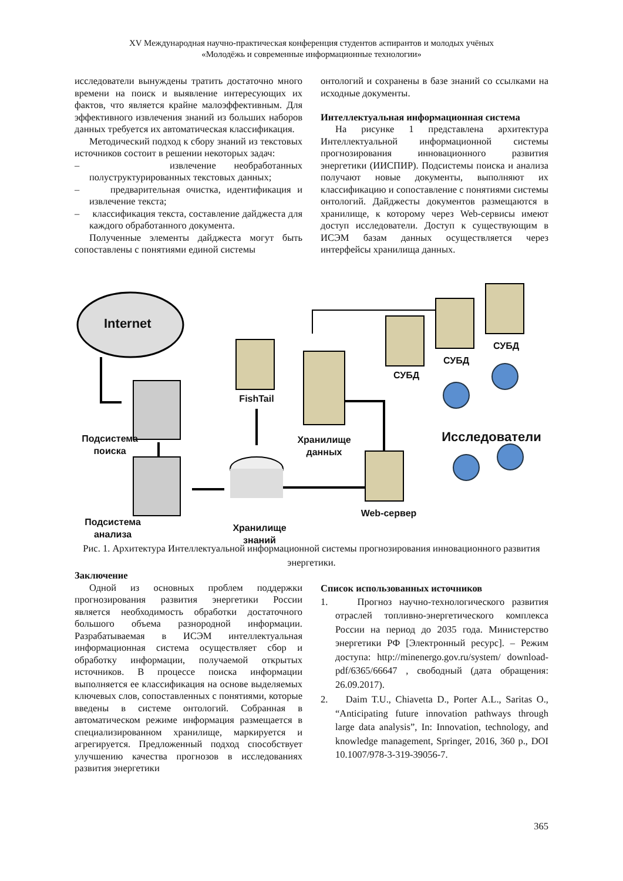XV Международная научно-практическая конференция студентов аспирантов и молодых учёных
«Молодёжь и современные информационные технологии»
исследователи вынуждены тратить достаточно много времени на поиск и выявление интересующих их фактов, что является крайне малоэффективным. Для эффективного извлечения знаний из больших наборов данных требуется их автоматическая классификация.
Методический подход к сбору знаний из текстовых источников состоит в решении некоторых задач:
– извлечение необработанных полуструктурированных текстовых данных;
– предварительная очистка, идентификация и извлечение текста;
– классификация текста, составление дайджеста для каждого обработанного документа.
Полученные элементы дайджеста могут быть сопоставлены с понятиями единой системы
онтологий и сохранены в базе знаний со ссылками на исходные документы.
Интеллектуальная информационная система
На рисунке 1 представлена архитектура Интеллектуальной информационной системы прогнозирования инновационного развития энергетики (ИИСПИР). Подсистемы поиска и анализа получают новые документы, выполняют их классификацию и сопоставление с понятиями системы онтологий. Дайджесты документов размещаются в хранилище, к которому через Web-сервисы имеют доступ исследователи. Доступ к существующим в ИСЭМ базам данных осуществляется через интерфейсы хранилища данных.
Internet
Подсистема поиска
Подсистема анализа
FishTail
Хранилище данных
Хранилище знаний
Web-сервер
СУБД
СУБД
СУБД
Исследователи
Рис. 1. Архитектура Интеллектуальной информационной системы прогнозирования инновационного развития энергетики.
Заключение
Одной из основных проблем поддержки прогнозирования развития энергетики России является необходимость обработки достаточного большого объема разнородной информации. Разрабатываемая в ИСЭМ интеллектуальная информационная система осуществляет сбор и обработку информации, получаемой открытых источников. В процессе поиска информации выполняется ее классификация на основе выделяемых ключевых слов, сопоставленных с понятиями, которые введены в системе онтологий. Собранная в автоматическом режиме информация размещается в специализированном хранилище, маркируется и агрегируется. Предложенный подход способствует улучшению качества прогнозов в исследованиях развития энергетики
Список использованных источников
1. Прогноз научно-технологического развития отраслей топливно-энергетического комплекса России на период до 2035 года. Министерство энергетики РФ [Электронный ресурс]. – Режим доступа: http://minenergo.gov.ru/system/ download-pdf/6365/66647 , свободный (дата обращения: 26.09.2017).
2. Daim T.U., Chiavetta D., Porter A.L., Saritas O., “Anticipating future innovation pathways through large data analysis”, In: Innovation, technology, and knowledge management, Springer, 2016, 360 p., DOI 10.1007/978-3-319-39056-7.
365